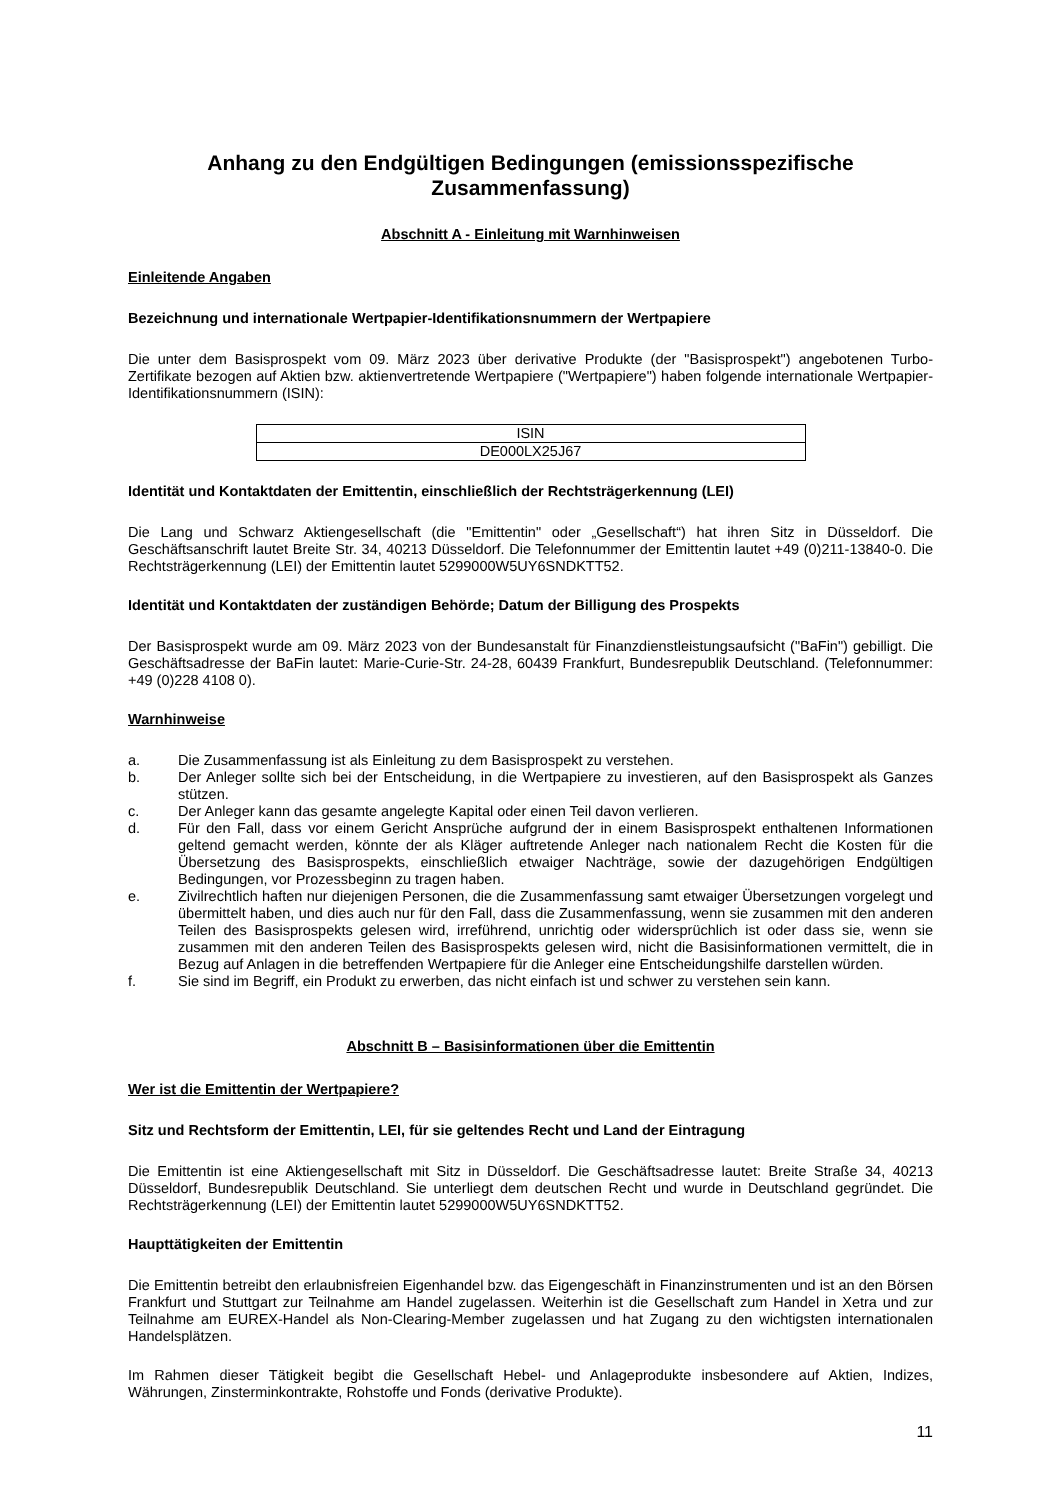Anhang zu den Endgültigen Bedingungen (emissionsspezifische Zusammenfassung)
Abschnitt A - Einleitung mit Warnhinweisen
Einleitende Angaben
Bezeichnung und internationale Wertpapier-Identifikationsnummern der Wertpapiere
Die unter dem Basisprospekt vom 09. März 2023 über derivative Produkte (der "Basisprospekt") angebotenen Turbo-Zertifikate bezogen auf Aktien bzw. aktienvertretende Wertpapiere ("Wertpapiere") haben folgende internationale Wertpapier-Identifikationsnummern (ISIN):
| ISIN |
| DE000LX25J67 |
Identität und Kontaktdaten der Emittentin, einschließlich der Rechtsträgerkennung (LEI)
Die Lang und Schwarz Aktiengesellschaft (die "Emittentin" oder „Gesellschaft“) hat ihren Sitz in Düsseldorf. Die Geschäftsanschrift lautet Breite Str. 34, 40213 Düsseldorf. Die Telefonnummer der Emittentin lautet +49 (0)211-13840-0. Die Rechtsträgerkennung (LEI) der Emittentin lautet 5299000W5UY6SNDKTT52.
Identität und Kontaktdaten der zuständigen Behörde; Datum der Billigung des Prospekts
Der Basisprospekt wurde am 09. März 2023 von der Bundesanstalt für Finanzdienstleistungsaufsicht ("BaFin") gebilligt. Die Geschäftsadresse der BaFin lautet: Marie-Curie-Str. 24-28, 60439 Frankfurt, Bundesrepublik Deutschland. (Telefonnummer: +49 (0)228 4108 0).
Warnhinweise
a. Die Zusammenfassung ist als Einleitung zu dem Basisprospekt zu verstehen.
b. Der Anleger sollte sich bei der Entscheidung, in die Wertpapiere zu investieren, auf den Basisprospekt als Ganzes stützen.
c. Der Anleger kann das gesamte angelegte Kapital oder einen Teil davon verlieren.
d. Für den Fall, dass vor einem Gericht Ansprüche aufgrund der in einem Basisprospekt enthaltenen Informationen geltend gemacht werden, könnte der als Kläger auftretende Anleger nach nationalem Recht die Kosten für die Übersetzung des Basisprospekts, einschließlich etwaiger Nachträge, sowie der dazugehörigen Endgültigen Bedingungen, vor Prozessbeginn zu tragen haben.
e. Zivilrechtlich haften nur diejenigen Personen, die die Zusammenfassung samt etwaiger Übersetzungen vorgelegt und übermittelt haben, und dies auch nur für den Fall, dass die Zusammenfassung, wenn sie zusammen mit den anderen Teilen des Basisprospekts gelesen wird, irreführend, unrichtig oder widersprüchlich ist oder dass sie, wenn sie zusammen mit den anderen Teilen des Basisprospekts gelesen wird, nicht die Basisinformationen vermittelt, die in Bezug auf Anlagen in die betreffenden Wertpapiere für die Anleger eine Entscheidungshilfe darstellen würden.
f. Sie sind im Begriff, ein Produkt zu erwerben, das nicht einfach ist und schwer zu verstehen sein kann.
Abschnitt B – Basisinformationen über die Emittentin
Wer ist die Emittentin der Wertpapiere?
Sitz und Rechtsform der Emittentin, LEI, für sie geltendes Recht und Land der Eintragung
Die Emittentin ist eine Aktiengesellschaft mit Sitz in Düsseldorf. Die Geschäftsadresse lautet: Breite Straße 34, 40213 Düsseldorf, Bundesrepublik Deutschland. Sie unterliegt dem deutschen Recht und wurde in Deutschland gegründet. Die Rechtsträgerkennung (LEI) der Emittentin lautet 5299000W5UY6SNDKTT52.
Haupttätigkeiten der Emittentin
Die Emittentin betreibt den erlaubnisfreien Eigenhandel bzw. das Eigengeschäft in Finanzinstrumenten und ist an den Börsen Frankfurt und Stuttgart zur Teilnahme am Handel zugelassen. Weiterhin ist die Gesellschaft zum Handel in Xetra und zur Teilnahme am EUREX-Handel als Non-Clearing-Member zugelassen und hat Zugang zu den wichtigsten internationalen Handelsplätzen.
Im Rahmen dieser Tätigkeit begibt die Gesellschaft Hebel- und Anlageprodukte insbesondere auf Aktien, Indizes, Währungen, Zinsterminkontrakte, Rohstoffe und Fonds (derivative Produkte).
11